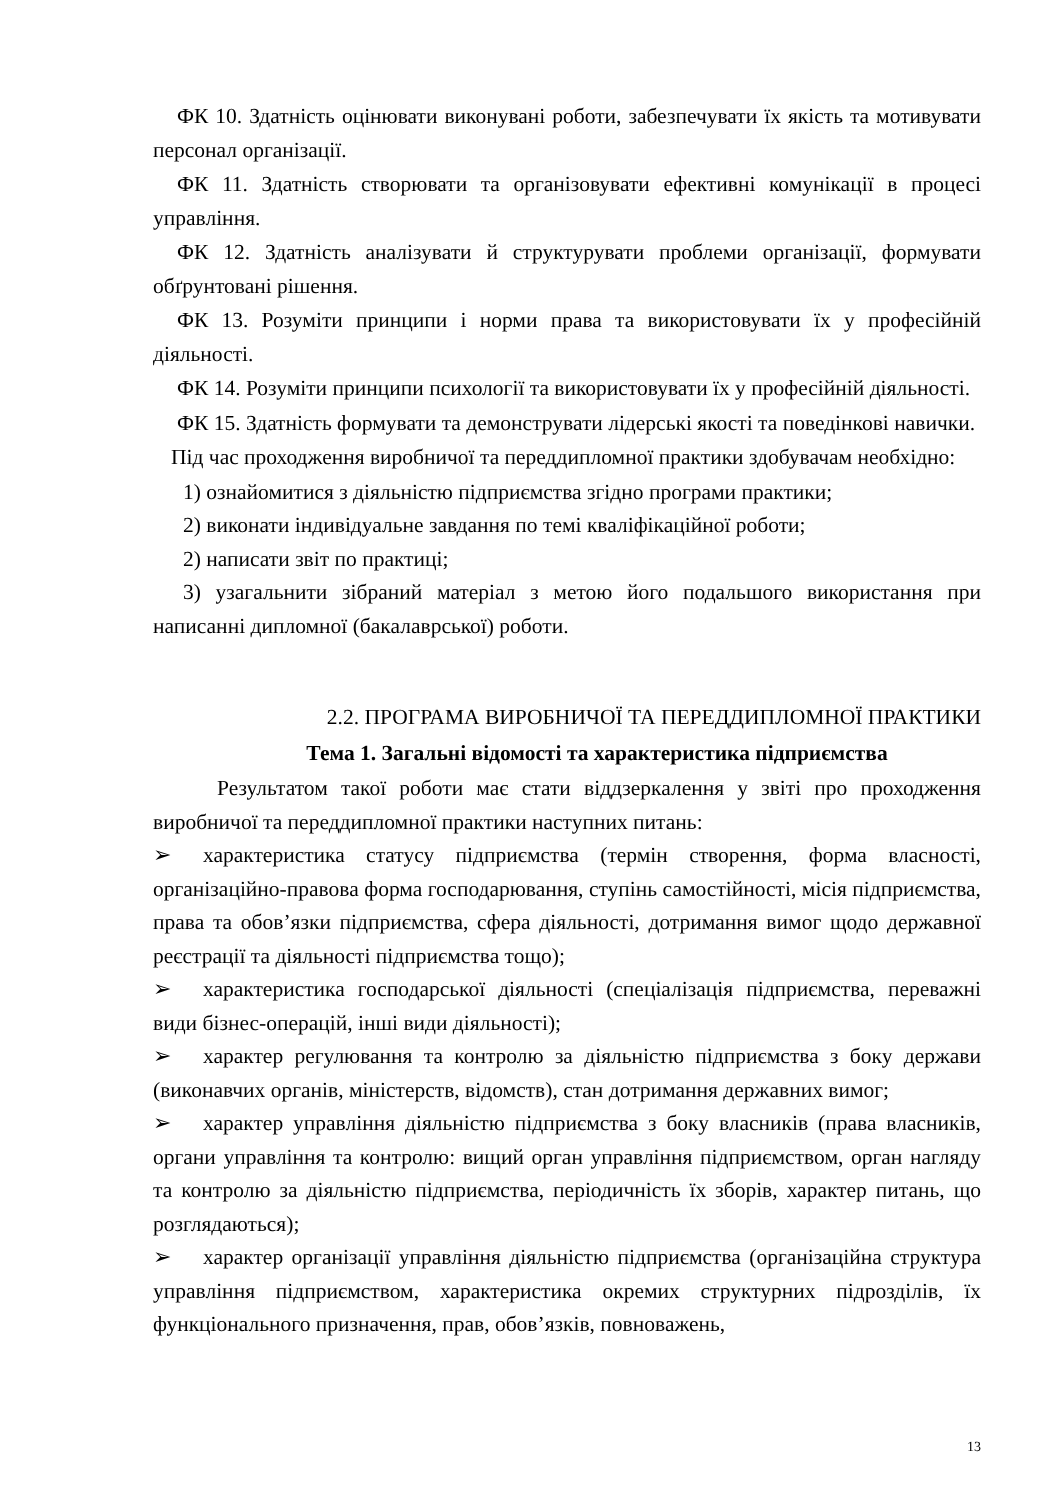ФК 10. Здатність оцінювати виконувані роботи, забезпечувати їх якість та мотивувати персонал організації.
ФК 11. Здатність створювати та організовувати ефективні комунікації в процесі управління.
ФК 12. Здатність аналізувати й структурувати проблеми організації, формувати обґрунтовані рішення.
ФК 13. Розуміти принципи і норми права та використовувати їх у професійній діяльності.
ФК 14. Розуміти принципи психології та використовувати їх у професійній діяльності.
ФК 15. Здатність формувати та демонструвати лідерські якості та поведінкові навички.
Під час проходження виробничої та переддипломної практики здобувачам необхідно:
1) ознайомитися з діяльністю підприємства згідно програми практики;
2) виконати індивідуальне завдання по темі кваліфікаційної роботи;
2) написати звіт по практиці;
3) узагальнити зібраний матеріал з метою його подальшого використання при написанні дипломної (бакалаврської) роботи.
2.2. ПРОГРАМА ВИРОБНИЧОЇ ТА ПЕРЕДДИПЛОМНОЇ ПРАКТИКИ
Тема 1. Загальні відомості та характеристика підприємства
Результатом такої роботи має стати віддзеркалення у звіті про проходження виробничої та переддипломної практики наступних питань:
➢ характеристика статусу підприємства (термін створення, форма власності, організаційно-правова форма господарювання, ступінь самостійності, місія підприємства, права та обов’язки підприємства, сфера діяльності, дотримання вимог щодо державної реєстрації та діяльності підприємства тощо);
➢ характеристика господарської діяльності (спеціалізація підприємства, переважні види бізнес-операцій, інші види діяльності);
➢ характер регулювання та контролю за діяльністю підприємства з боку держави (виконавчих органів, міністерств, відомств), стан дотримання державних вимог;
➢ характер управління діяльністю підприємства з боку власників (права власників, органи управління та контролю: вищий орган управління підприємством, орган нагляду та контролю за діяльністю підприємства, періодичність їх зборів, характер питань, що розглядаються);
➢ характер організації управління діяльністю підприємства (організаційна структура управління підприємством, характеристика окремих структурних підрозділів, їх функціонального призначення, прав, обов’язків, повноважень,
13